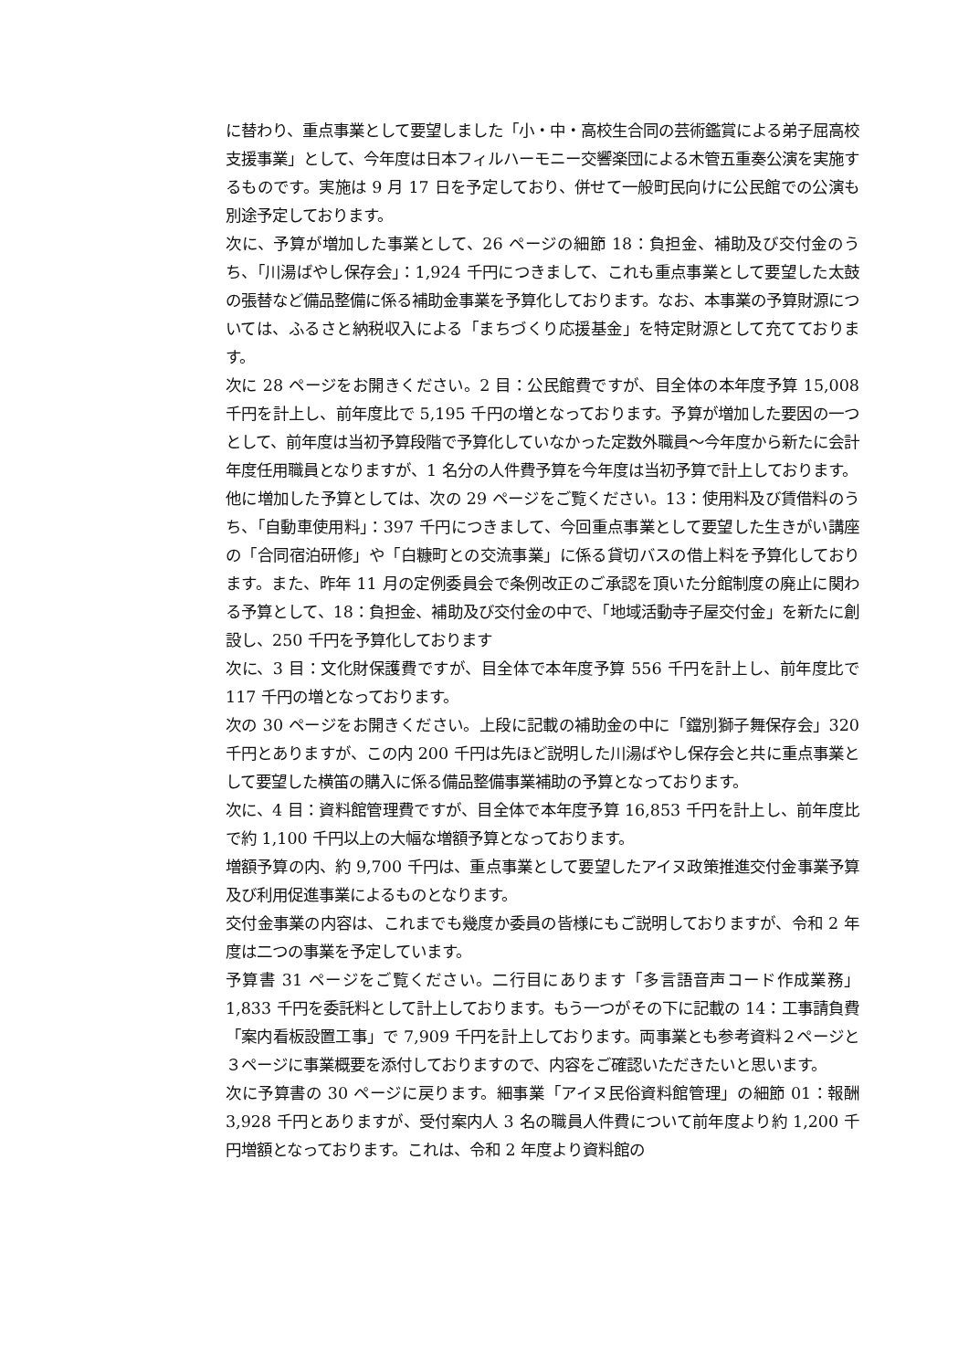に替わり、重点事業として要望しました「小・中・高校生合同の芸術鑑賞による弟子屈高校支援事業」として、今年度は日本フィルハーモニー交響楽団による木管五重奏公演を実施するものです。実施は 9 月 17 日を予定しており、併せて一般町民向けに公民館での公演も別途予定しております。
次に、予算が増加した事業として、26 ページの細節 18：負担金、補助及び交付金のうち、「川湯ばやし保存会」：1,924 千円につきまして、これも重点事業として要望した太鼓の張替など備品整備に係る補助金事業を予算化しております。なお、本事業の予算財源については、ふるさと納税収入による「まちづくり応援基金」を特定財源として充てております。
次に 28 ページをお開きください。2 目：公民館費ですが、目全体の本年度予算 15,008 千円を計上し、前年度比で 5,195 千円の増となっております。予算が増加した要因の一つとして、前年度は当初予算段階で予算化していなかった定数外職員～今年度から新たに会計年度任用職員となりますが、1 名分の人件費予算を今年度は当初予算で計上しております。
他に増加した予算としては、次の 29 ページをご覧ください。13：使用料及び賃借料のうち、「自動車使用料」：397 千円につきまして、今回重点事業として要望した生きがい講座の「合同宿泊研修」や「白糠町との交流事業」に係る貸切バスの借上料を予算化しております。また、昨年 11 月の定例委員会で条例改正のご承認を頂いた分館制度の廃止に関わる予算として、18：負担金、補助及び交付金の中で、「地域活動寺子屋交付金」を新たに創設し、250 千円を予算化しております
次に、3 目：文化財保護費ですが、目全体で本年度予算 556 千円を計上し、前年度比で 117 千円の増となっております。
次の 30 ページをお開きください。上段に記載の補助金の中に「鐺別獅子舞保存会」320 千円とありますが、この内 200 千円は先ほど説明した川湯ばやし保存会と共に重点事業として要望した横笛の購入に係る備品整備事業補助の予算となっております。
次に、4 目：資料館管理費ですが、目全体で本年度予算 16,853 千円を計上し、前年度比で約 1,100 千円以上の大幅な増額予算となっております。
増額予算の内、約 9,700 千円は、重点事業として要望したアイヌ政策推進交付金事業予算及び利用促進事業によるものとなります。
交付金事業の内容は、これまでも幾度か委員の皆様にもご説明しておりますが、令和 2 年度は二つの事業を予定しています。
予算書 31 ページをご覧ください。二行目にあります「多言語音声コード作成業務」1,833 千円を委託料として計上しております。もう一つがその下に記載の 14：工事請負費「案内看板設置工事」で 7,909 千円を計上しております。両事業とも参考資料２ページと３ページに事業概要を添付しておりますので、内容をご確認いただきたいと思います。
次に予算書の 30 ページに戻ります。細事業「アイヌ民俗資料館管理」の細節 01：報酬 3,928 千円とありますが、受付案内人 3 名の職員人件費について前年度より約 1,200 千円増額となっております。これは、令和 2 年度より資料館の